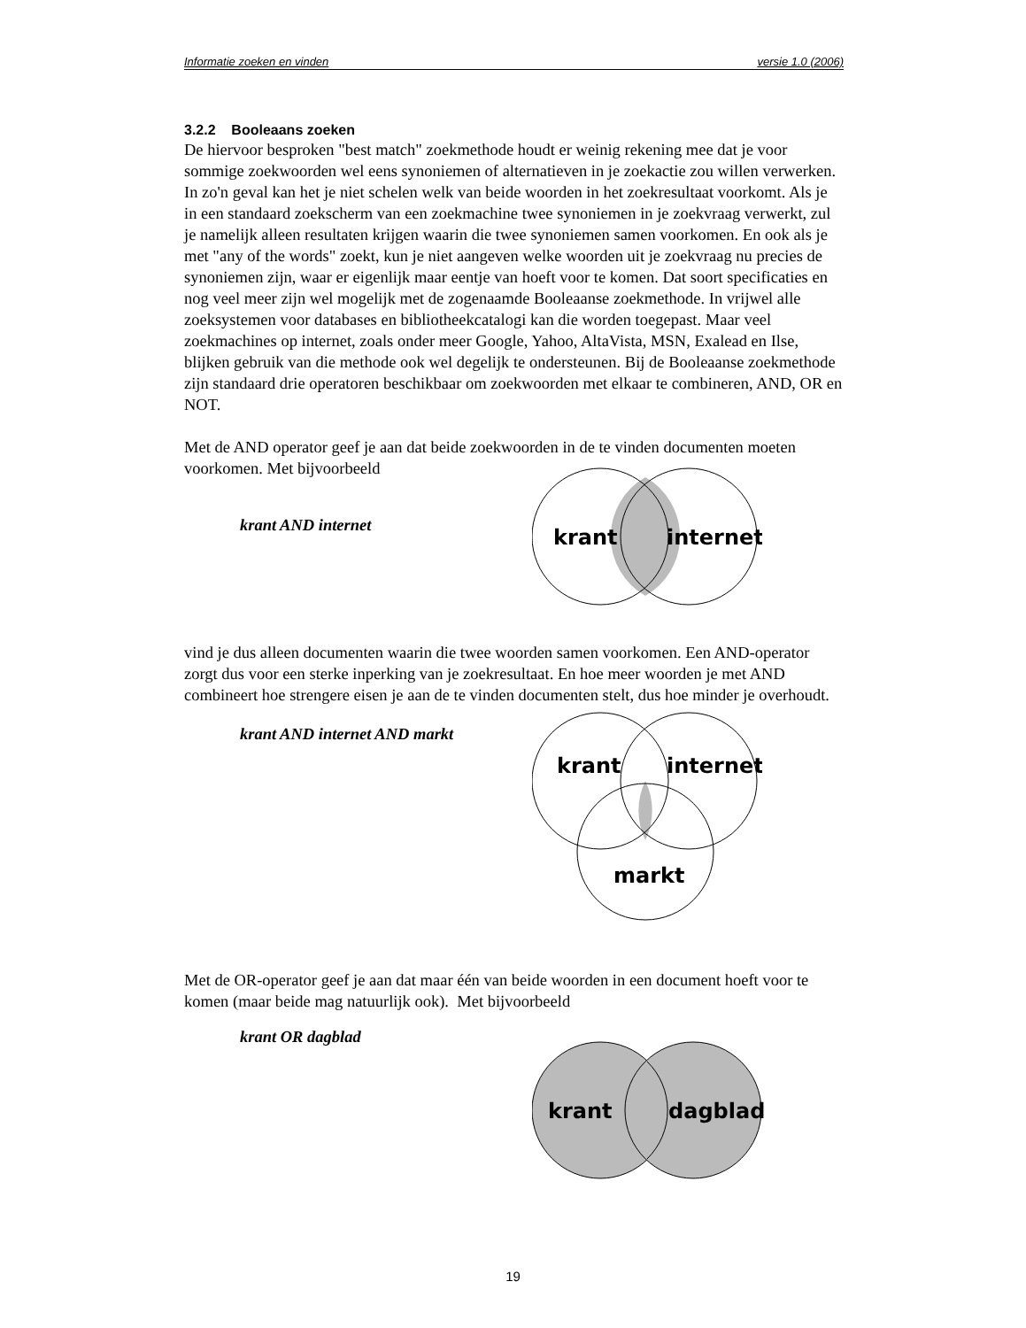Informatie zoeken en vinden versie 1.0 (2006)
3.2.2 Booleaans zoeken
De hiervoor besproken "best match" zoekmethode houdt er weinig rekening mee dat je voor sommige zoekwoorden wel eens synoniemen of alternatieven in je zoekactie zou willen verwerken. In zo'n geval kan het je niet schelen welk van beide woorden in het zoekresultaat voorkomt. Als je in een standaard zoekscherm van een zoekmachine twee synoniemen in je zoekvraag verwerkt, zul je namelijk alleen resultaten krijgen waarin die twee synoniemen samen voorkomen. En ook als je met "any of the words" zoekt, kun je niet aangeven welke woorden uit je zoekvraag nu precies de synoniemen zijn, waar er eigenlijk maar eentje van hoeft voor te komen. Dat soort specificaties en nog veel meer zijn wel mogelijk met de zogenaamde Booleaanse zoekmethode. In vrijwel alle zoeksystemen voor databases en bibliotheekcatalogi kan die worden toegepast. Maar veel zoekmachines op internet, zoals onder meer Google, Yahoo, AltaVista, MSN, Exalead en Ilse, blijken gebruik van die methode ook wel degelijk te ondersteunen. Bij de Booleaanse zoekmethode zijn standaard drie operatoren beschikbaar om zoekwoorden met elkaar te combineren, AND, OR en NOT.
Met de AND operator geef je aan dat beide zoekwoorden in de te vinden documenten moeten voorkomen. Met bijvoorbeeld
krant AND internet
krant
internet
vind je dus alleen documenten waarin die twee woorden samen voorkomen. Een AND-operator zorgt dus voor een sterke inperking van je zoekresultaat. En hoe meer woorden je met AND combineert hoe strengere eisen je aan de te vinden documenten stelt, dus hoe minder je overhoudt.
krant AND internet AND markt
krant
internet
markt
Met de OR-operator geef je aan dat maar één van beide woorden in een document hoeft voor te komen (maar beide mag natuurlijk ook). Met bijvoorbeeld
krant OR dagblad
krant
dagblad
19